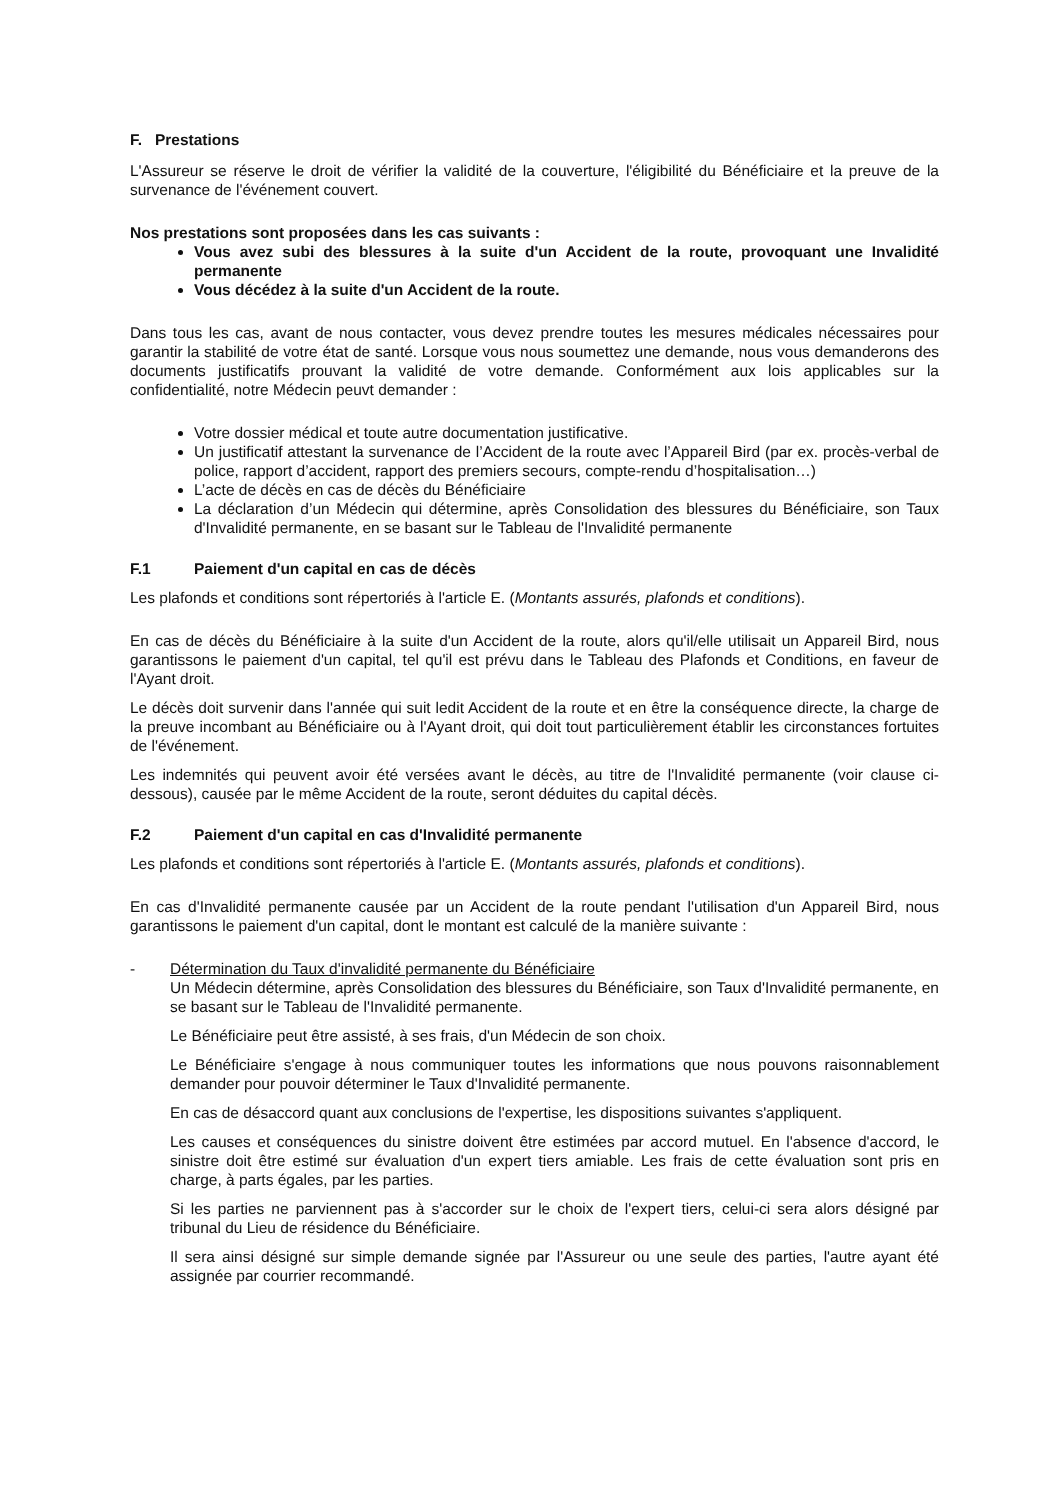F. Prestations
L'Assureur se réserve le droit de vérifier la validité de la couverture, l'éligibilité du Bénéficiaire et la preuve de la survenance de l'événement couvert.
Nos prestations sont proposées dans les cas suivants :
Vous avez subi des blessures à la suite d'un Accident de la route, provoquant une Invalidité permanente
Vous décédez à la suite d'un Accident de la route.
Dans tous les cas, avant de nous contacter, vous devez prendre toutes les mesures médicales nécessaires pour garantir la stabilité de votre état de santé. Lorsque vous nous soumettez une demande, nous vous demanderons des documents justificatifs prouvant la validité de votre demande. Conformément aux lois applicables sur la confidentialité, notre Médecin peuvt demander :
Votre dossier médical et toute autre documentation justificative.
Un justificatif attestant la survenance de l’Accident de la route avec l’Appareil Bird (par ex. procès-verbal de police, rapport d’accident, rapport des premiers secours, compte-rendu d’hospitalisation…)
L’acte de décès en cas de décès du Bénéficiaire
La déclaration d’un Médecin qui détermine, après Consolidation des blessures du Bénéficiaire, son Taux d'Invalidité permanente, en se basant sur le Tableau de l'Invalidité permanente
F.1 Paiement d'un capital en cas de décès
Les plafonds et conditions sont répertoriés à l'article E. (Montants assurés, plafonds et conditions).
En cas de décès du Bénéficiaire à la suite d'un Accident de la route, alors qu'il/elle utilisait un Appareil Bird, nous garantissons le paiement d'un capital, tel qu'il est prévu dans le Tableau des Plafonds et Conditions, en faveur de l'Ayant droit.
Le décès doit survenir dans l'année qui suit ledit Accident de la route et en être la conséquence directe, la charge de la preuve incombant au Bénéficiaire ou à l'Ayant droit, qui doit tout particulièrement établir les circonstances fortuites de l'événement.
Les indemnités qui peuvent avoir été versées avant le décès, au titre de l'Invalidité permanente (voir clause ci-dessous), causée par le même Accident de la route, seront déduites du capital décès.
F.2 Paiement d'un capital en cas d'Invalidité permanente
Les plafonds et conditions sont répertoriés à l'article E. (Montants assurés, plafonds et conditions).
En cas d'Invalidité permanente causée par un Accident de la route pendant l'utilisation d'un Appareil Bird, nous garantissons le paiement d'un capital, dont le montant est calculé de la manière suivante :
- Détermination du Taux d'invalidité permanente du Bénéficiaire
Un Médecin détermine, après Consolidation des blessures du Bénéficiaire, son Taux d'Invalidité permanente, en se basant sur le Tableau de l'Invalidité permanente.
Le Bénéficiaire peut être assisté, à ses frais, d'un Médecin de son choix.
Le Bénéficiaire s'engage à nous communiquer toutes les informations que nous pouvons raisonnablement demander pour pouvoir déterminer le Taux d'Invalidité permanente.
En cas de désaccord quant aux conclusions de l'expertise, les dispositions suivantes s'appliquent.
Les causes et conséquences du sinistre doivent être estimées par accord mutuel. En l'absence d'accord, le sinistre doit être estimé sur évaluation d'un expert tiers amiable. Les frais de cette évaluation sont pris en charge, à parts égales, par les parties.
Si les parties ne parviennent pas à s'accorder sur le choix de l'expert tiers, celui-ci sera alors désigné par tribunal du Lieu de résidence du Bénéficiaire.
Il sera ainsi désigné sur simple demande signée par l'Assureur ou une seule des parties, l'autre ayant été assignée par courrier recommandé.